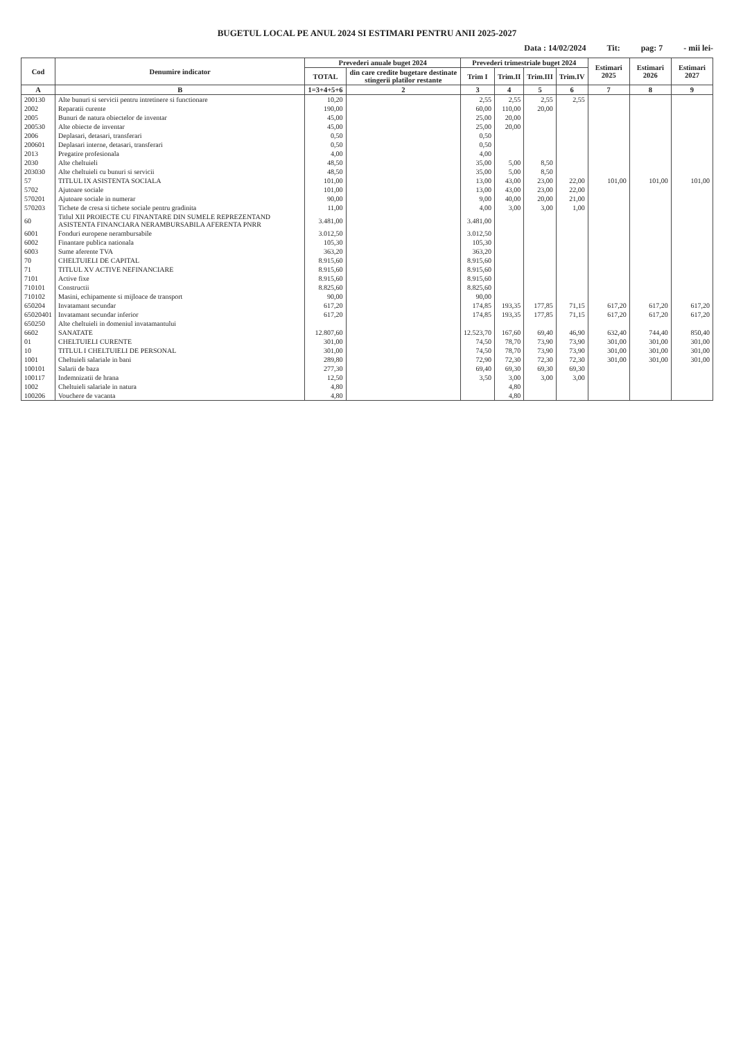BUGETUL LOCAL PE ANUL 2024 SI ESTIMARI PENTRU ANII 2025-2027
Data : 14/02/2024 Tit: pag: 7 - mii lei-
| Cod | Denumire indicator | Prevederi anuale buget 2024 | | Prevederi trimestriale buget 2024 | | | | Estimari 2025 | Estimari 2026 | Estimari 2027 |
| --- | --- | --- | --- | --- | --- | --- | --- | --- | --- | --- |
| | | TOTAL | din care credite bugetare destinate stingerii platilor restante | Trim I | Trim.II | Trim.III | Trim.IV | | | |
| A | B | 1=3+4+5+6 | 2 | 3 | 4 | 5 | 6 | 7 | 8 | 9 |
| 200130 | Alte bunuri si servicii pentru intretinere si functionare | 10,20 | | 2,55 | 2,55 | 2,55 | 2,55 | | | |
| 2002 | Reparatii curente | 190,00 | | 60,00 | 110,00 | 20,00 | | | | |
| 2005 | Bunuri de natura obiectelor de inventar | 45,00 | | 25,00 | 20,00 | | | | | |
| 200530 | Alte obiecte de inventar | 45,00 | | 25,00 | 20,00 | | | | | |
| 2006 | Deplasari, detasari, transferari | 0,50 | | 0,50 | | | | | | |
| 200601 | Deplasari interne, detasari, transferari | 0,50 | | 0,50 | | | | | | |
| 2013 | Pregatire profesionala | 4,00 | | 4,00 | | | | | | |
| 2030 | Alte cheltuieli | 48,50 | | 35,00 | 5,00 | 8,50 | | | | |
| 203030 | Alte cheltuieli cu bunuri si servicii | 48,50 | | 35,00 | 5,00 | 8,50 | | | | |
| 57 | TITLUL IX ASISTENTA SOCIALA | 101,00 | | 13,00 | 43,00 | 23,00 | 22,00 | 101,00 | 101,00 | 101,00 |
| 5702 | Ajutoare sociale | 101,00 | | 13,00 | 43,00 | 23,00 | 22,00 | | | |
| 570201 | Ajutoare sociale in numerar | 90,00 | | 9,00 | 40,00 | 20,00 | 21,00 | | | |
| 570203 | Tichete de cresa si tichete sociale pentru gradinita | 11,00 | | 4,00 | 3,00 | 3,00 | 1,00 | | | |
| 60 | Titlul XII PROIECTE CU FINANTARE DIN SUMELE REPREZENTAND ASISTENTA FINANCIARA NERAMBURSABILA AFERENTA PNRR | 3.481,00 | | 3.481,00 | | | | | | |
| 6001 | Fonduri europene nerambursabile | 3.012,50 | | 3.012,50 | | | | | | |
| 6002 | Finantare publica nationala | 105,30 | | 105,30 | | | | | | |
| 6003 | Sume aferente TVA | 363,20 | | 363,20 | | | | | | |
| 70 | CHELTUIELI DE CAPITAL | 8.915,60 | | 8.915,60 | | | | | | |
| 71 | TITLUL XV ACTIVE NEFINANCIARE | 8.915,60 | | 8.915,60 | | | | | | |
| 7101 | Active fixe | 8.915,60 | | 8.915,60 | | | | | | |
| 710101 | Constructii | 8.825,60 | | 8.825,60 | | | | | | |
| 710102 | Masini, echipamente si mijloace de transport | 90,00 | | 90,00 | | | | | | |
| 650204 | Invatamant secundar | 617,20 | | 174,85 | 193,35 | 177,85 | 71,15 | 617,20 | 617,20 | 617,20 |
| 65020401 | Invatamant secundar inferior | 617,20 | | 174,85 | 193,35 | 177,85 | 71,15 | 617,20 | 617,20 | 617,20 |
| 650250 | Alte cheltuieli in domeniul invatamantului | | | | | | | | | |
| 6602 | SANATATE | 12.807,60 | | 12.523,70 | 167,60 | 69,40 | 46,90 | 632,40 | 744,40 | 850,40 |
| 01 | CHELTUIELI CURENTE | 301,00 | | 74,50 | 78,70 | 73,90 | 73,90 | 301,00 | 301,00 | 301,00 |
| 10 | TITLUL I CHELTUIELI DE PERSONAL | 301,00 | | 74,50 | 78,70 | 73,90 | 73,90 | 301,00 | 301,00 | 301,00 |
| 1001 | Cheltuieli salariale in bani | 289,80 | | 72,90 | 72,30 | 72,30 | 72,30 | 301,00 | 301,00 | 301,00 |
| 100101 | Salarii de baza | 277,30 | | 69,40 | 69,30 | 69,30 | 69,30 | | | |
| 100117 | Indemnizatii de hrana | 12,50 | | 3,50 | 3,00 | 3,00 | 3,00 | | | |
| 1002 | Cheltuieli salariale in natura | 4,80 | | | 4,80 | | | | | |
| 100206 | Vouchere de vacanta | 4,80 | | | 4,80 | | | | | |